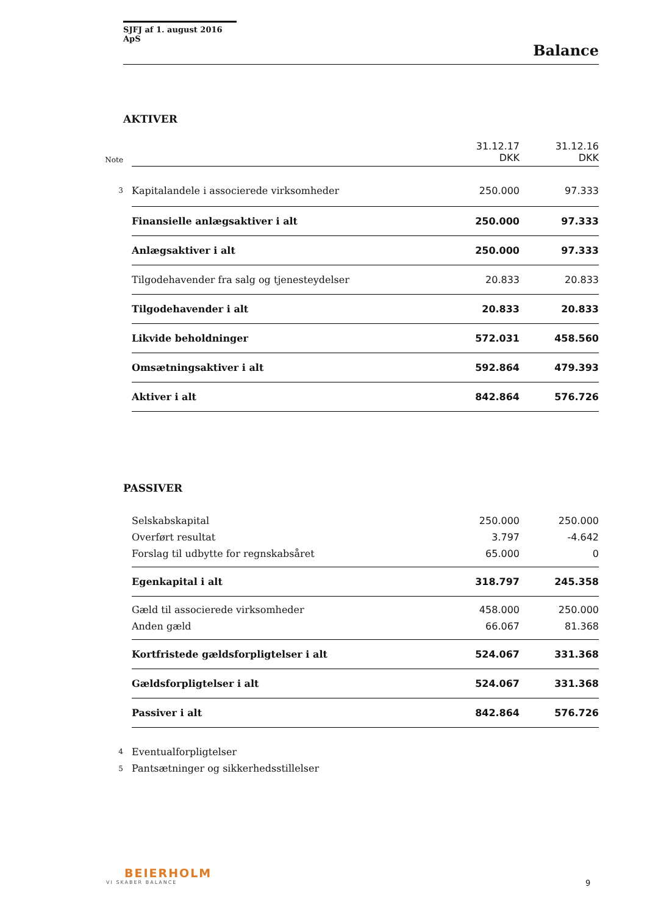SJFJ af 1. august 2016 ApS
Balance
AKTIVER
| Note | | 31.12.17 DKK | 31.12.16 DKK |
| 3 | Kapitalandele i associerede virksomheder | 250.000 | 97.333 |
| | Finansielle anlægsaktiver i alt | 250.000 | 97.333 |
| | Anlægsaktiver i alt | 250.000 | 97.333 |
| | Tilgodehavender fra salg og tjenesteydelser | 20.833 | 20.833 |
| | Tilgodehavender i alt | 20.833 | 20.833 |
| | Likvide beholdninger | 572.031 | 458.560 |
| | Omsætningsaktiver i alt | 592.864 | 479.393 |
| | Aktiver i alt | 842.864 | 576.726 |
PASSIVER
| | Selskabskapital | 250.000 | 250.000 |
| | Overført resultat | 3.797 | -4.642 |
| | Forslag til udbytte for regnskabsåret | 65.000 | 0 |
| | Egenkapital i alt | 318.797 | 245.358 |
| | Gæld til associerede virksomheder | 458.000 | 250.000 |
| | Anden gæld | 66.067 | 81.368 |
| | Kortfristede gældsforpligtelser i alt | 524.067 | 331.368 |
| | Gældsforpligtelser i alt | 524.067 | 331.368 |
| | Passiver i alt | 842.864 | 576.726 |
| 4 | Eventualforpligtelser | | |
| 5 | Pantsætninger og sikkerhedsstillelser | | |
BEIERHOLM
VI SKABER BALANCE
9